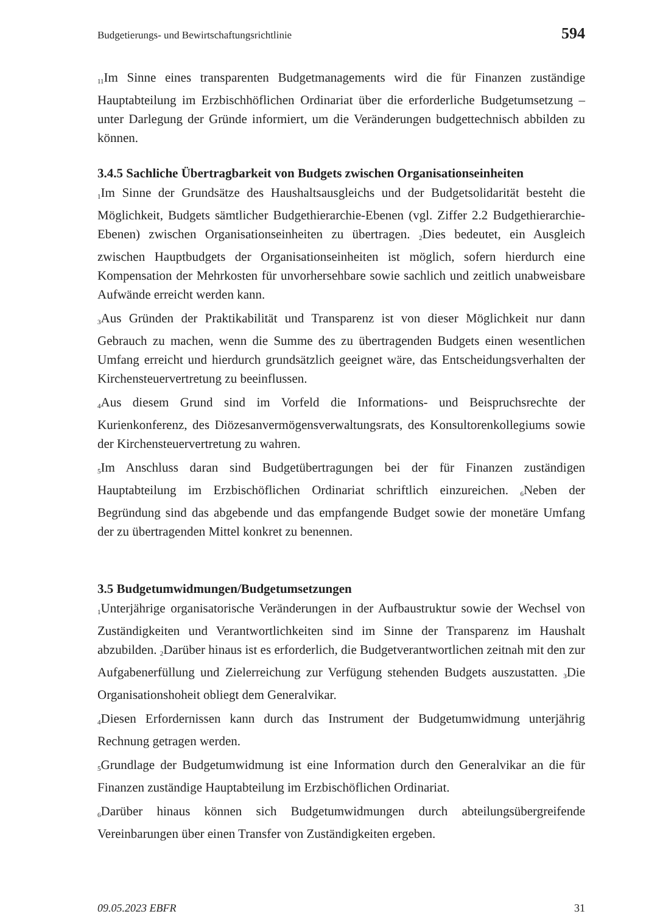Budgetierungs- und Bewirtschaftungsrichtlinie 594
<sub>11</sub>Im Sinne eines transparenten Budgetmanagements wird die für Finanzen zuständige Hauptabteilung im Erzbischhöflichen Ordinariat über die erforderliche Budgetumsetzung – unter Darlegung der Gründe informiert, um die Veränderungen budgettechnisch abbilden zu können.
3.4.5 Sachliche Übertragbarkeit von Budgets zwischen Organisationseinheiten
<sub>1</sub>Im Sinne der Grundsätze des Haushaltsausgleichs und der Budgetsolidarität besteht die Möglichkeit, Budgets sämtlicher Budgethierarchie-Ebenen (vgl. Ziffer 2.2 Budgethierarchie-Ebenen) zwischen Organisationseinheiten zu übertragen. <sub>2</sub>Dies bedeutet, ein Ausgleich zwischen Hauptbudgets der Organisationseinheiten ist möglich, sofern hierdurch eine Kompensation der Mehrkosten für unvorhersehbare sowie sachlich und zeitlich unabweisbare Aufwände erreicht werden kann.
<sub>3</sub>Aus Gründen der Praktikabilität und Transparenz ist von dieser Möglichkeit nur dann Gebrauch zu machen, wenn die Summe des zu übertragenden Budgets einen wesentlichen Umfang erreicht und hierdurch grundsätzlich geeignet wäre, das Entscheidungsverhalten der Kirchensteuervertretung zu beeinflussen.
<sub>4</sub>Aus diesem Grund sind im Vorfeld die Informations- und Beispruchsrechte der Kurienkonferenz, des Diözesanvermögensverwaltungsrats, des Konsultorenkollegiums sowie der Kirchensteuervertretung zu wahren.
<sub>5</sub>Im Anschluss daran sind Budgetübertragungen bei der für Finanzen zuständigen Hauptabteilung im Erzbischöflichen Ordinariat schriftlich einzureichen. <sub>6</sub>Neben der Begründung sind das abgebende und das empfangende Budget sowie der monetäre Umfang der zu übertragenden Mittel konkret zu benennen.
3.5 Budgetumwidmungen/Budgetumsetzungen
<sub>1</sub>Unterjährige organisatorische Veränderungen in der Aufbaustruktur sowie der Wechsel von Zuständigkeiten und Verantwortlichkeiten sind im Sinne der Transparenz im Haushalt abzubilden. <sub>2</sub>Darüber hinaus ist es erforderlich, die Budgetverantwortlichen zeitnah mit den zur Aufgabenerfüllung und Zielerreichung zur Verfügung stehenden Budgets auszustatten. <sub>3</sub>Die Organisationshoheit obliegt dem Generalvikar.
<sub>4</sub>Diesen Erfordernissen kann durch das Instrument der Budgetumwidmung unterjährig Rechnung getragen werden.
<sub>5</sub>Grundlage der Budgetumwidmung ist eine Information durch den Generalvikar an die für Finanzen zuständige Hauptabteilung im Erzbischöflichen Ordinariat.
<sub>6</sub>Darüber hinaus können sich Budgetumwidmungen durch abteilungsübergreifende Vereinbarungen über einen Transfer von Zuständigkeiten ergeben.
09.05.2023 EBFR 31